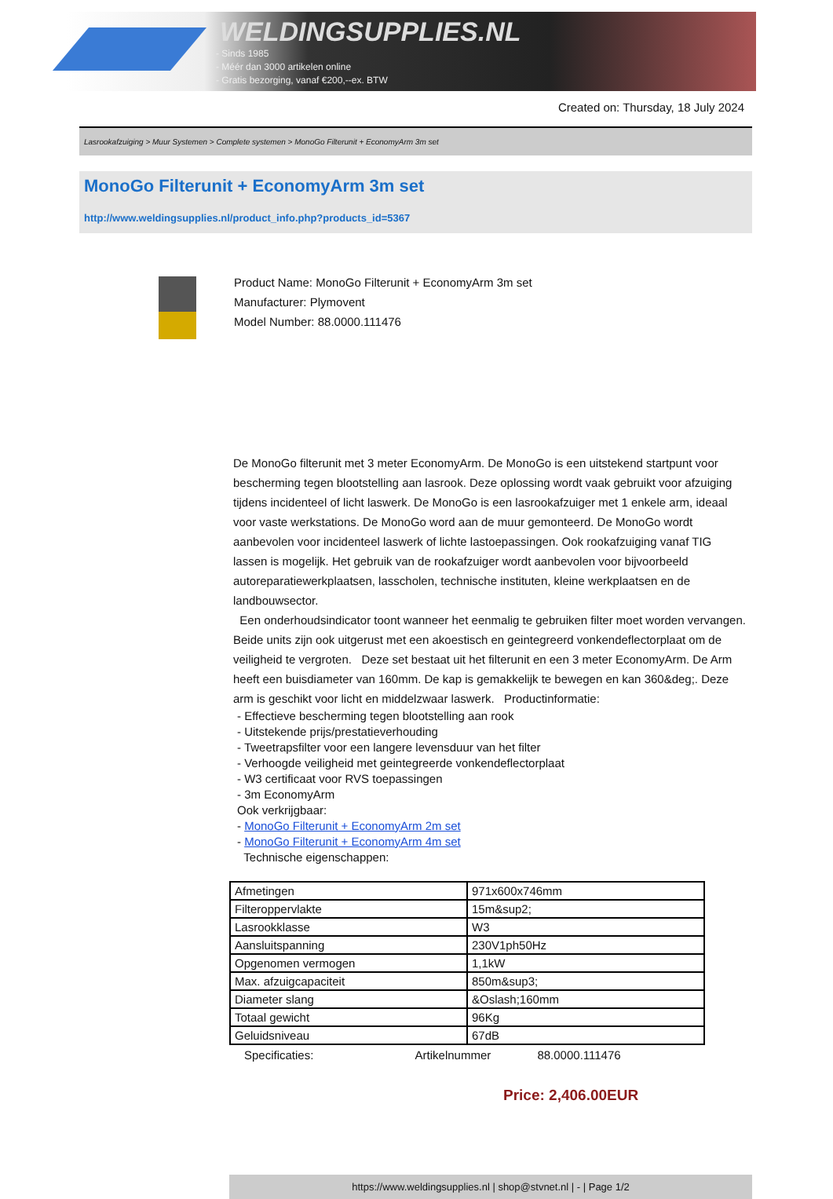WELDINGSUPPLIES.NL
- Sinds 1985
- Méér dan 3000 artikelen online
- Gratis bezorging, vanaf €200,--ex. BTW
Created on: Thursday, 18 July 2024
Lasrookafzuiging > Muur Systemen > Complete systemen > MonoGo Filterunit + EconomyArm 3m set
MonoGo Filterunit + EconomyArm 3m set
http://www.weldingsupplies.nl/product_info.php?products_id=5367
Product Name: MonoGo Filterunit + EconomyArm 3m set
Manufacturer: Plymovent
Model Number: 88.0000.111476
De MonoGo filterunit met 3 meter EconomyArm. De MonoGo is een uitstekend startpunt voor bescherming tegen blootstelling aan lasrook. Deze oplossing wordt vaak gebruikt voor afzuiging tijdens incidenteel of licht laswerk. De MonoGo is een lasrookafzuiger met 1 enkele arm, ideaal voor vaste werkstations. De MonoGo word aan de muur gemonteerd. De MonoGo wordt aanbevolen voor incidenteel laswerk of lichte lastoepassingen. Ook rookafzuiging vanaf TIG lassen is mogelijk. Het gebruik van de rookafzuiger wordt aanbevolen voor bijvoorbeeld autoreparatiewerkplaatsen, lasscholen, technische instituten, kleine werkplaatsen en de landbouwsector.
Een onderhoudsindicator toont wanneer het eenmalig te gebruiken filter moet worden vervangen. Beide units zijn ook uitgerust met een akoestisch en geintegreerd vonkendeflectorplaat om de veiligheid te vergroten. Deze set bestaat uit het filterunit en een 3 meter EconomyArm. De Arm heeft een buisdiameter van 160mm. De kap is gemakkelijk te bewegen en kan 360&deg;. Deze arm is geschikt voor licht en middelzwaar laswerk. Productinformatie:
- Effectieve bescherming tegen blootstelling aan rook
- Uitstekende prijs/prestatieverhouding
- Tweetrapsfilter voor een langere levensduur van het filter
- Verhoogde veiligheid met geintegreerde vonkendeflectorplaat
- W3 certificaat voor RVS toepassingen
- 3m EconomyArm
Ook verkrijgbaar:
- MonoGo Filterunit + EconomyArm 2m set
- MonoGo Filterunit + EconomyArm 4m set
Technische eigenschappen:
| Afmetingen | 971x600x746mm |
| Filteroppervlakte | 15m&sup2; |
| Lasrookklasse | W3 |
| Aansluitspanning | 230V1ph50Hz |
| Opgenomen vermogen | 1,1kW |
| Max. afzuigcapaciteit | 850m&sup3; |
| Diameter slang | &Oslash;160mm |
| Totaal gewicht | 96Kg |
| Geluidsniveau | 67dB |
Specificaties: Artikelnummer 88.0000.111476
Price: 2,406.00EUR
https://www.weldingsupplies.nl | shop@stvnet.nl | - | Page 1/2